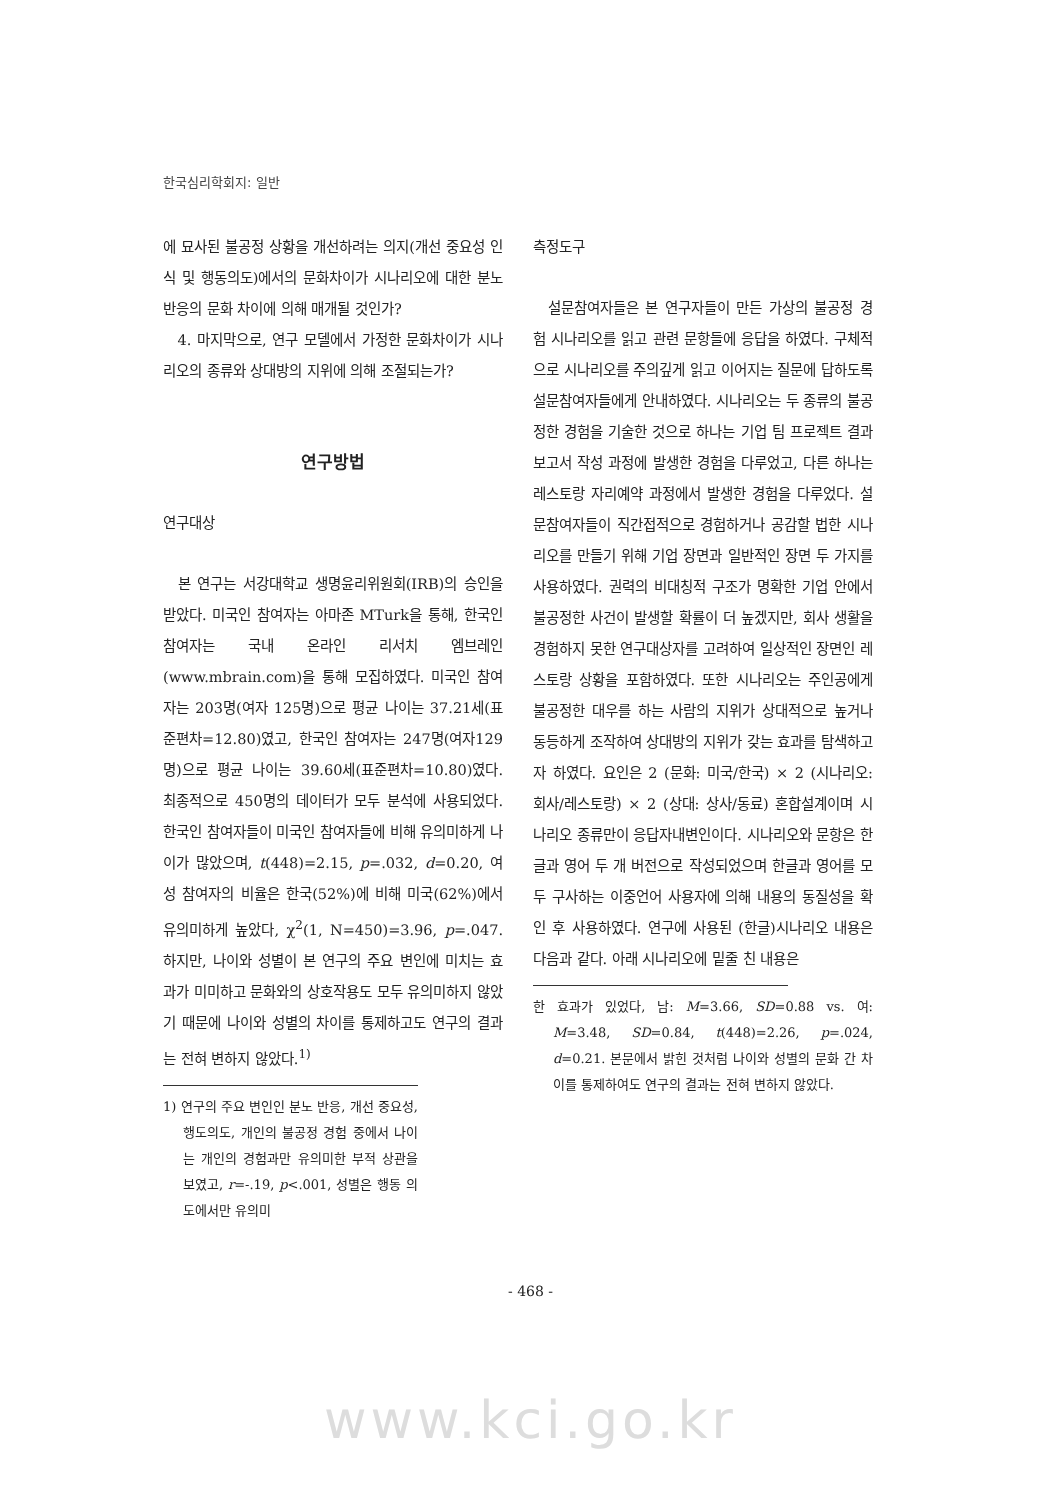한국심리학회지: 일반
에 묘사된 불공정 상황을 개선하려는 의지(개선 중요성 인식 및 행동의도)에서의 문화차이가 시나리오에 대한 분노 반응의 문화 차이에 의해 매개될 것인가?
4. 마지막으로, 연구 모델에서 가정한 문화차이가 시나리오의 종류와 상대방의 지위에 의해 조절되는가?
연구방법
연구대상
본 연구는 서강대학교 생명윤리위원회(IRB)의 승인을 받았다. 미국인 참여자는 아마존 MTurk을 통해, 한국인 참여자는 국내 온라인 리서치 엠브레인(www.mbrain.com)을 통해 모집하였다. 미국인 참여자는 203명(여자 125명)으로 평균 나이는 37.21세(표준편차=12.80)였고, 한국인 참여자는 247명(여자129명)으로 평균 나이는 39.60세(표준편차=10.80)였다. 최종적으로 450명의 데이터가 모두 분석에 사용되었다. 한국인 참여자들이 미국인 참여자들에 비해 유의미하게 나이가 많았으며, t(448)=2.15, p=.032, d=0.20, 여성 참여자의 비율은 한국(52%)에 비해 미국(62%)에서 유의미하게 높았다, χ<sup>2</sup>(1, N=450)=3.96, p=.047. 하지만, 나이와 성별이 본 연구의 주요 변인에 미치는 효과가 미미하고 문화와의 상호작용도 모두 유의미하지 않았기 때문에 나이와 성별의 차이를 통제하고도 연구의 결과는 전혀 변하지 않았다.<sup>1)</sup>
1) 연구의 주요 변인인 분노 반응, 개선 중요성, 행도의도, 개인의 불공정 경험 중에서 나이는 개인의 경험과만 유의미한 부적 상관을 보였고, r=-.19, p<.001, 성별은 행동 의도에서만 유의미
측정도구
설문참여자들은 본 연구자들이 만든 가상의 불공정 경험 시나리오를 읽고 관련 문항들에 응답을 하였다. 구체적으로 시나리오를 주의깊게 읽고 이어지는 질문에 답하도록 설문참여자들에게 안내하였다. 시나리오는 두 종류의 불공정한 경험을 기술한 것으로 하나는 기업 팀 프로젝트 결과 보고서 작성 과정에 발생한 경험을 다루었고, 다른 하나는 레스토랑 자리예약 과정에서 발생한 경험을 다루었다. 설문참여자들이 직간접적으로 경험하거나 공감할 법한 시나리오를 만들기 위해 기업 장면과 일반적인 장면 두 가지를 사용하였다. 권력의 비대칭적 구조가 명확한 기업 안에서 불공정한 사건이 발생할 확률이 더 높겠지만, 회사 생활을 경험하지 못한 연구대상자를 고려하여 일상적인 장면인 레스토랑 상황을 포함하였다. 또한 시나리오는 주인공에게 불공정한 대우를 하는 사람의 지위가 상대적으로 높거나 동등하게 조작하여 상대방의 지위가 갖는 효과를 탐색하고자 하였다. 요인은 2 (문화: 미국/한국) × 2 (시나리오: 회사/레스토랑) × 2 (상대: 상사/동료) 혼합설계이며 시나리오 종류만이 응답자내변인이다. 시나리오와 문항은 한글과 영어 두 개 버전으로 작성되었으며 한글과 영어를 모두 구사하는 이중언어 사용자에 의해 내용의 동질성을 확인 후 사용하였다. 연구에 사용된 (한글)시나리오 내용은 다음과 같다. 아래 시나리오에 밑줄 친 내용은
한 효과가 있었다, 남: M=3.66, SD=0.88 vs. 여: M=3.48, SD=0.84, t(448)=2.26, p=.024, d=0.21. 본문에서 밝힌 것처럼 나이와 성별의 문화 간 차이를 통제하여도 연구의 결과는 전혀 변하지 않았다.
- 468 -
www.kci.go.kr